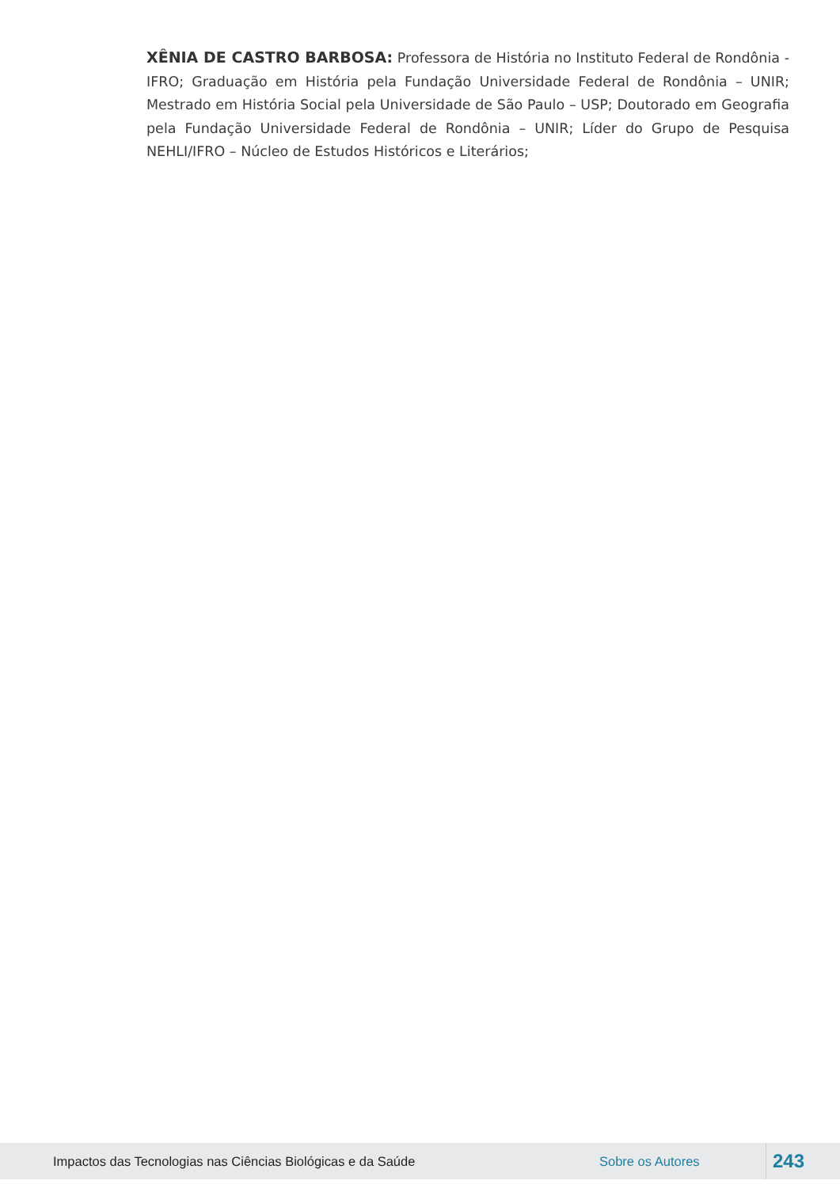XÊNIA DE CASTRO BARBOSA: Professora de História no Instituto Federal de Rondônia - IFRO; Graduação em História pela Fundação Universidade Federal de Rondônia – UNIR; Mestrado em História Social pela Universidade de São Paulo – USP; Doutorado em Geografia pela Fundação Universidade Federal de Rondônia – UNIR; Líder do Grupo de Pesquisa NEHLI/IFRO – Núcleo de Estudos Históricos e Literários;
Impactos das Tecnologias nas Ciências Biológicas e da Saúde Sobre os Autores
243